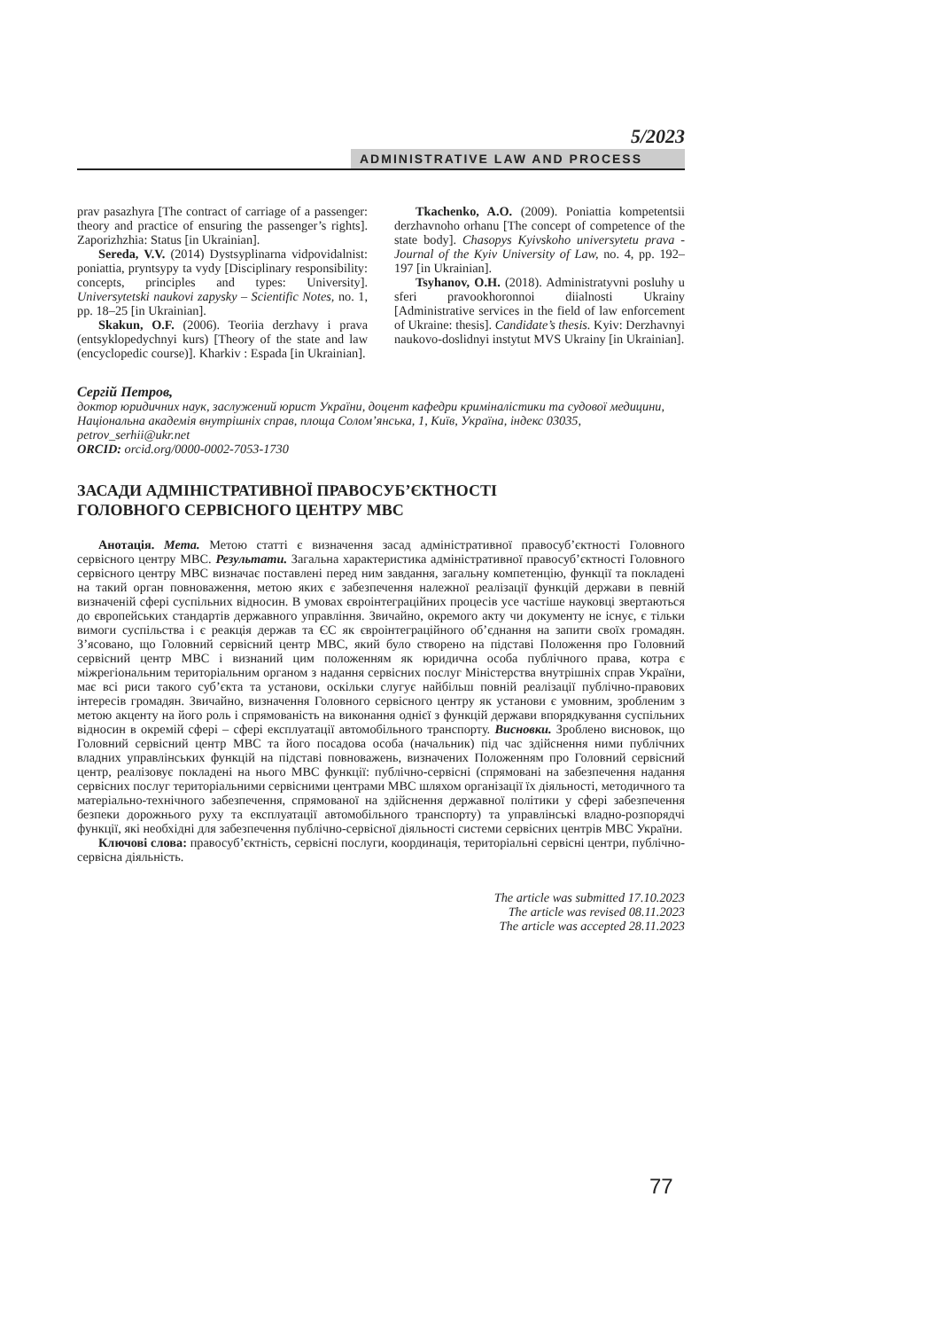5/2023
ADMINISTRATIVE LAW AND PROCESS
prav pasazhyra [The contract of carriage of a passenger: theory and practice of ensuring the passenger’s rights]. Zaporizhzhia: Status [in Ukrainian].
Sereda, V.V. (2014) Dystsyplinarna vidpovidalnist: poniattia, pryntsypy ta vydy [Disciplinary responsibility: concepts, principles and types: University]. Universytetski naukovi zapysky – Scientific Notes, no. 1, pp. 18–25 [in Ukrainian].
Skakun, O.F. (2006). Teoriia derzhavy i prava (entsyklopedychnyi kurs) [Theory of the state and law (encyclopedic course)]. Kharkiv : Espada [in Ukrainian].
Tkachenko, A.O. (2009). Poniattia kompetentsii derzhavnoho orhanu [The concept of competence of the state body]. Chasopys Kyivskoho universytetu prava - Journal of the Kyiv University of Law, no. 4, pp. 192–197 [in Ukrainian].
Tsyhanov, O.H. (2018). Administratyvni posluhy u sferi pravookhoronnoi diialnosti Ukrainy [Administrative services in the field of law enforcement of Ukraine: thesis]. Candidate’s thesis. Kyiv: Derzhavnyi naukovo-doslidnyi instytut MVS Ukrainy [in Ukrainian].
Сергій Петров,
доктор юридичних наук, заслужений юрист України, доцент кафедри криміналістики та судової медицини, Національна академія внутрішніх справ, площа Солом’янська, 1, Київ, Україна, індекс 03035, petrov_serhii@ukr.net
ORCID: orcid.org/0000-0002-7053-1730
ЗАСАДИ АДМІНІСТРАТИВНОЇ ПРАВОСУБ’ЄКТНОСТІ
ГОЛОВНОГО СЕРВІСНОГО ЦЕНТРУ МВС
Анотація. Мета. Метою статті є визначення засад адміністративної правосуб’єктності Головного сервісного центру МВС. Результати. Загальна характеристика адміністративної правосуб’єктності Головного сервісного центру МВС визначає поставлені перед ним завдання, загальну компетенцію, функції та покладені на такий орган повноваження, метою яких є забезпечення належної реалізації функцій держави в певній визначеній сфері суспільних відносин. В умовах євроінтеграційних процесів усе частіше науковці звертаються до європейських стандартів державного управління. Звичайно, окремого акту чи документу не існує, є тільки вимоги суспільства і є реакція держав та ЄС як євроінтеграційного об’єднання на запити своїх громадян. З’ясовано, що Головний сервісний центр МВС, який було створено на підставі Положення про Головний сервісний центр МВС і визнаний цим положенням як юридична особа публічного права, котра є міжрегіональним територіальним органом з надання сервісних послуг Міністерства внутрішніх справ України, має всі риси такого суб’єкта та установи, оскільки слугує найбільш повній реалізації публічно-правових інтересів громадян. Звичайно, визначення Головного сервісного центру як установи є умовним, зробленим з метою акценту на його роль і спрямованість на виконання однієї з функцій держави впорядкування суспільних відносин в окремій сфері – сфері експлуатації автомобільного транспорту. Висновки. Зроблено висновок, що Головний сервісний центр МВС та його посадова особа (начальник) під час здійснення ними публічних владних управлінських функцій на підставі повноважень, визначених Положенням про Головний сервісний центр, реалізовує покладені на нього МВС функції: публічно-сервісні (спрямовані на забезпечення надання сервісних послуг територіальними сервісними центрами МВС шляхом організації їх діяльності, методичного та матеріально-технічного забезпечення, спрямованої на здійснення державної політики у сфері забезпечення безпеки дорожнього руху та експлуатації автомобільного транспорту) та управлінські владно-розпорядчі функції, які необхідні для забезпечення публічно-сервісної діяльності системи сервісних центрів МВС України.
Ключові слова: правосуб’єктність, сервісні послуги, координація, територіальні сервісні центри, публічно-сервісна діяльність.
The article was submitted 17.10.2023
The article was revised 08.11.2023
The article was accepted 28.11.2023
77